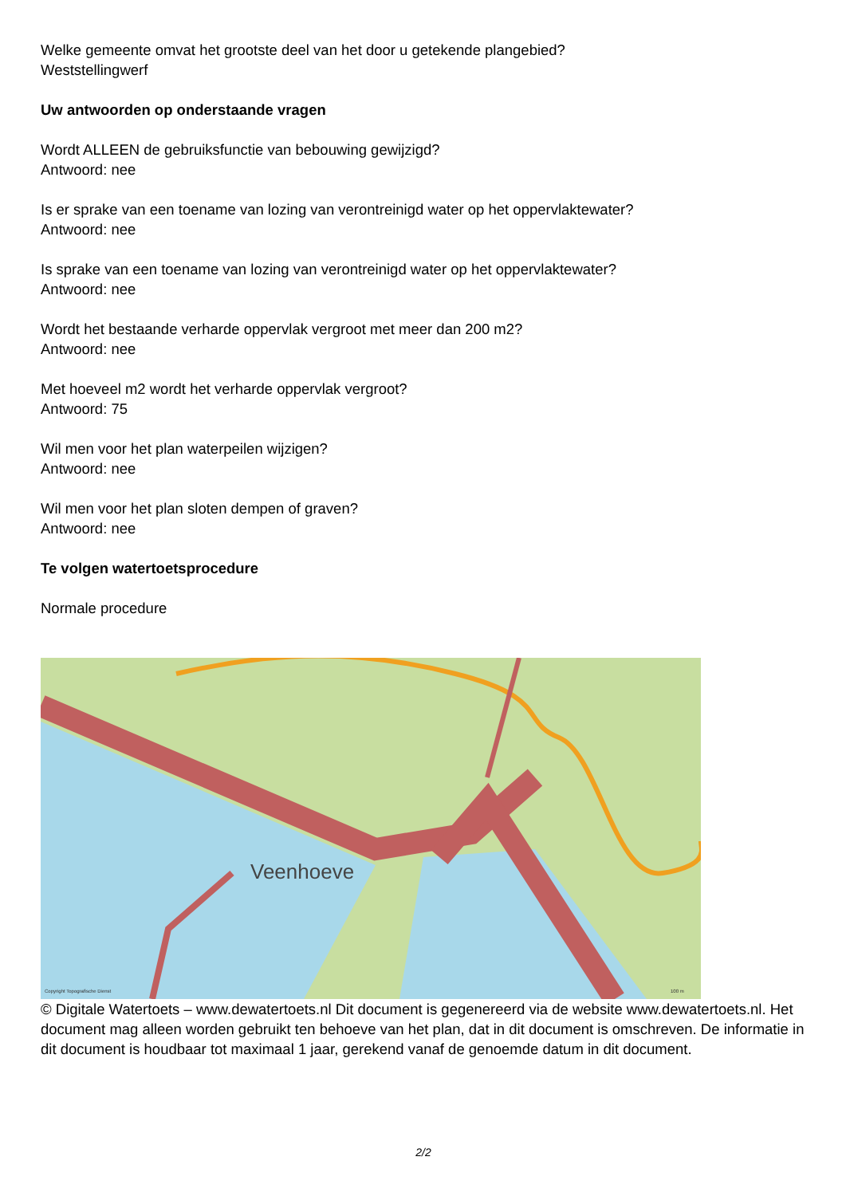Welke gemeente omvat het grootste deel van het door u getekende plangebied?
Weststellingwerf
Uw antwoorden op onderstaande vragen
Wordt ALLEEN de gebruiksfunctie van bebouwing gewijzigd?
Antwoord: nee
Is er sprake van een toename van lozing van verontreinigd water op het oppervlaktewater?
Antwoord: nee
Is sprake van een toename van lozing van verontreinigd water op het oppervlaktewater?
Antwoord: nee
Wordt het bestaande verharde oppervlak vergroot met meer dan 200 m2?
Antwoord: nee
Met hoeveel m2 wordt het verharde oppervlak vergroot?
Antwoord: 75
Wil men voor het plan waterpeilen wijzigen?
Antwoord: nee
Wil men voor het plan sloten dempen of graven?
Antwoord: nee
Te volgen watertoetsprocedure
Normale procedure
Veenhoeve
Copyright Topografische Dienst
100 m
© Digitale Watertoets – www.dewatertoets.nl Dit document is gegenereerd via de website www.dewatertoets.nl. Het document mag alleen worden gebruikt ten behoeve van het plan, dat in dit document is omschreven. De informatie in dit document is houdbaar tot maximaal 1 jaar, gerekend vanaf de genoemde datum in dit document.
2/2